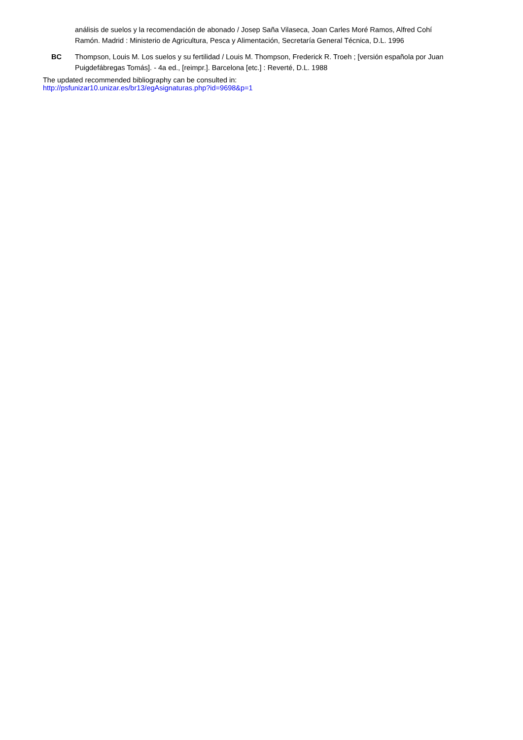análisis de suelos y la recomendación de abonado / Josep Saña Vilaseca, Joan Carles Moré Ramos, Alfred Cohí Ramón. Madrid : Ministerio de Agricultura, Pesca y Alimentación, Secretaría General Técnica, D.L. 1996
BC Thompson, Louis M. Los suelos y su fertilidad / Louis M. Thompson, Frederick R. Troeh ; [versión española por Juan Puigdefábregas Tomás]. - 4a ed., [reimpr.]. Barcelona [etc.] : Reverté, D.L. 1988
The updated recommended bibliography can be consulted in:
http://psfunizar10.unizar.es/br13/egAsignaturas.php?id=9698&p=1